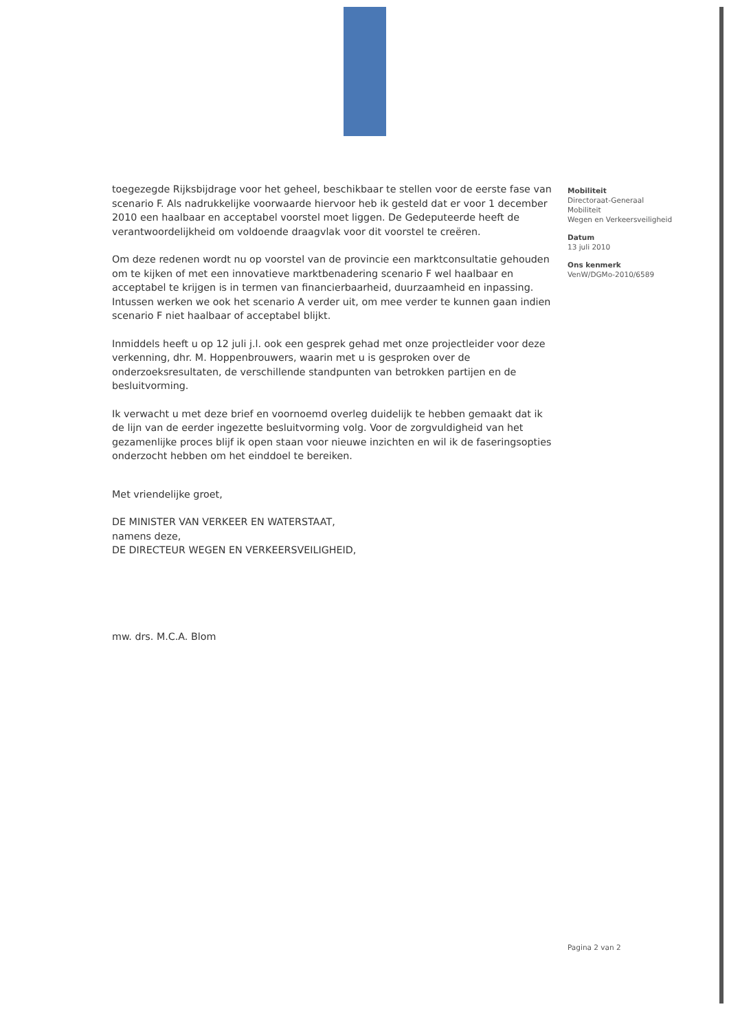Mobiliteit
Directoraat-Generaal
Mobiliteit
Wegen en Verkeersveiligheid
Datum
13 juli 2010
Ons kenmerk
VenW/DGMo-2010/6589
toegezegde Rijksbijdrage voor het geheel, beschikbaar te stellen voor de eerste fase van scenario F. Als nadrukkelijke voorwaarde hiervoor heb ik gesteld dat er voor 1 december 2010 een haalbaar en acceptabel voorstel moet liggen. De Gedeputeerde heeft de verantwoordelijkheid om voldoende draagvlak voor dit voorstel te creëren.
Om deze redenen wordt nu op voorstel van de provincie een marktconsultatie gehouden om te kijken of met een innovatieve marktbenadering scenario F wel haalbaar en acceptabel te krijgen is in termen van financierbaarheid, duurzaamheid en inpassing.
Intussen werken we ook het scenario A verder uit, om mee verder te kunnen gaan indien scenario F niet haalbaar of acceptabel blijkt.
Inmiddels heeft u op 12 juli j.l. ook een gesprek gehad met onze projectleider voor deze verkenning, dhr. M. Hoppenbrouwers, waarin met u is gesproken over de onderzoeksresultaten, de verschillende standpunten van betrokken partijen en de besluitvorming.
Ik verwacht u met deze brief en voornoemd overleg duidelijk te hebben gemaakt dat ik de lijn van de eerder ingezette besluitvorming volg. Voor de zorgvuldigheid van het gezamenlijke proces blijf ik open staan voor nieuwe inzichten en wil ik de faseringsopties onderzocht hebben om het einddoel te bereiken.
Met vriendelijke groet,
DE MINISTER VAN VERKEER EN WATERSTAAT,
namens deze,
DE DIRECTEUR WEGEN EN VERKEERSVEILIGHEID,
mw. drs. M.C.A. Blom
Pagina 2 van 2